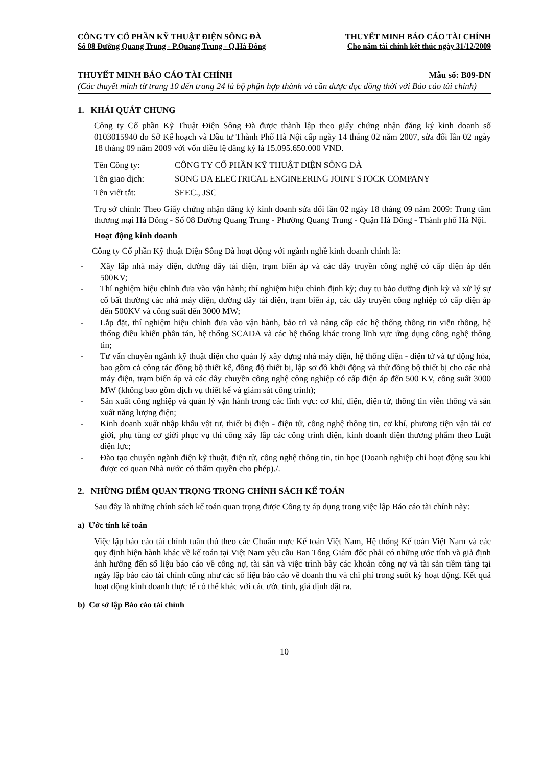CÔNG TY CỔ PHẦN KỸ THUẬT ĐIỆN SÔNG ĐÀ THUYẾT MINH BÁO CÁO TÀI CHÍNH
Số 08 Đường Quang Trung - P.Quang Trung - Q.Hà Đông Cho năm tài chính kết thúc ngày 31/12/2009
THUYẾT MINH BÁO CÁO TÀI CHÍNH Mẫu số: B09-DN
(Các thuyết minh từ trang 10 đến trang 24 là bộ phận hợp thành và cần được đọc đồng thời với Báo cáo tài chính)
1. KHÁI QUÁT CHUNG
Công ty Cổ phần Kỹ Thuật Điện Sông Đà được thành lập theo giấy chứng nhận đăng ký kinh doanh số 0103015940 do Sở Kế hoạch và Đầu tư Thành Phố Hà Nội cấp ngày 14 tháng 02 năm 2007, sửa đổi lần 02 ngày 18 tháng 09 năm 2009 với vốn điều lệ đăng ký là 15.095.650.000 VND.
Tên Công ty: CÔNG TY CỔ PHẦN KỸ THUẬT ĐIỆN SÔNG ĐÀ
Tên giao dịch: SONG DA ELECTRICAL ENGINEERING JOINT STOCK COMPANY
Tên viết tắt: SEEC., JSC
Trụ sở chính: Theo Giấy chứng nhận đăng ký kinh doanh sửa đổi lần 02 ngày 18 tháng 09 năm 2009: Trung tâm thương mại Hà Đông - Số 08 Đường Quang Trung - Phường Quang Trung - Quận Hà Đông - Thành phố Hà Nội.
Hoạt động kinh doanh
Công ty Cổ phần Kỹ thuật Điện Sông Đà hoạt động với ngành nghề kinh doanh chính là:
- Xây lắp nhà máy điện, đường dây tải điện, trạm biến áp và các dây truyền công nghệ có cấp điện áp đến 500KV;
- Thí nghiệm hiệu chỉnh đưa vào vận hành; thí nghiệm hiệu chỉnh định kỳ; duy tu bảo dưỡng định kỳ và xử lý sự cố bất thường các nhà máy điện, đường dây tải điện, trạm biến áp, các dây truyền công nghiệp có cấp điện áp đến 500KV và công suất đến 3000 MW;
- Lắp đặt, thí nghiệm hiệu chỉnh đưa vào vận hành, bảo trì và nâng cấp các hệ thống thông tin viễn thông, hệ thống điều khiển phân tán, hệ thống SCADA và các hệ thống khác trong lĩnh vực ứng dụng công nghệ thông tin;
- Tư vấn chuyên ngành kỹ thuật điện cho quản lý xây dựng nhà máy điện, hệ thống điện - điện tử và tự động hóa, bao gồm cả công tác đồng bộ thiết kế, đồng độ thiết bị, lập sơ đồ khởi động và thử đồng bộ thiết bị cho các nhà máy điện, trạm biến áp và các dây chuyền công nghệ công nghiệp có cấp điện áp đến 500 KV, công suất 3000 MW (không bao gồm dịch vụ thiết kế và giám sát công trình);
- Sản xuất công nghiệp và quản lý vận hành trong các lĩnh vực: cơ khí, điện, điện tử, thông tin viễn thông và sản xuất năng lượng điện;
- Kinh doanh xuất nhập khẩu vật tư, thiết bị điện - điện tử, công nghệ thông tin, cơ khí, phương tiện vận tải cơ giới, phụ tùng cơ giới phục vụ thi công xây lắp các công trình điện, kinh doanh điện thương phẩm theo Luật điện lực;
- Đào tạo chuyên ngành điện kỹ thuật, điện tử, công nghệ thông tin, tin học (Doanh nghiệp chỉ hoạt động sau khi được cơ quan Nhà nước có thẩm quyền cho phép)./.
2. NHỮNG ĐIỂM QUAN TRỌNG TRONG CHÍNH SÁCH KẾ TOÁN
Sau đây là những chính sách kế toán quan trọng được Công ty áp dụng trong việc lập Báo cáo tài chính này:
a) Ước tính kế toán
Việc lập báo cáo tài chính tuân thủ theo các Chuẩn mực Kế toán Việt Nam, Hệ thống Kế toán Việt Nam và các quy định hiện hành khác về kế toán tại Việt Nam yêu cầu Ban Tổng Giám đốc phải có những ước tính và giả định ảnh hưởng đến số liệu báo cáo về công nợ, tài sản và việc trình bày các khoản công nợ và tài sản tiềm tàng tại ngày lập báo cáo tài chính cũng như các số liệu báo cáo về doanh thu và chi phí trong suốt kỳ hoạt động. Kết quả hoạt động kinh doanh thực tế có thể khác với các ước tính, giả định đặt ra.
b) Cơ sở lập Báo cáo tài chính
10